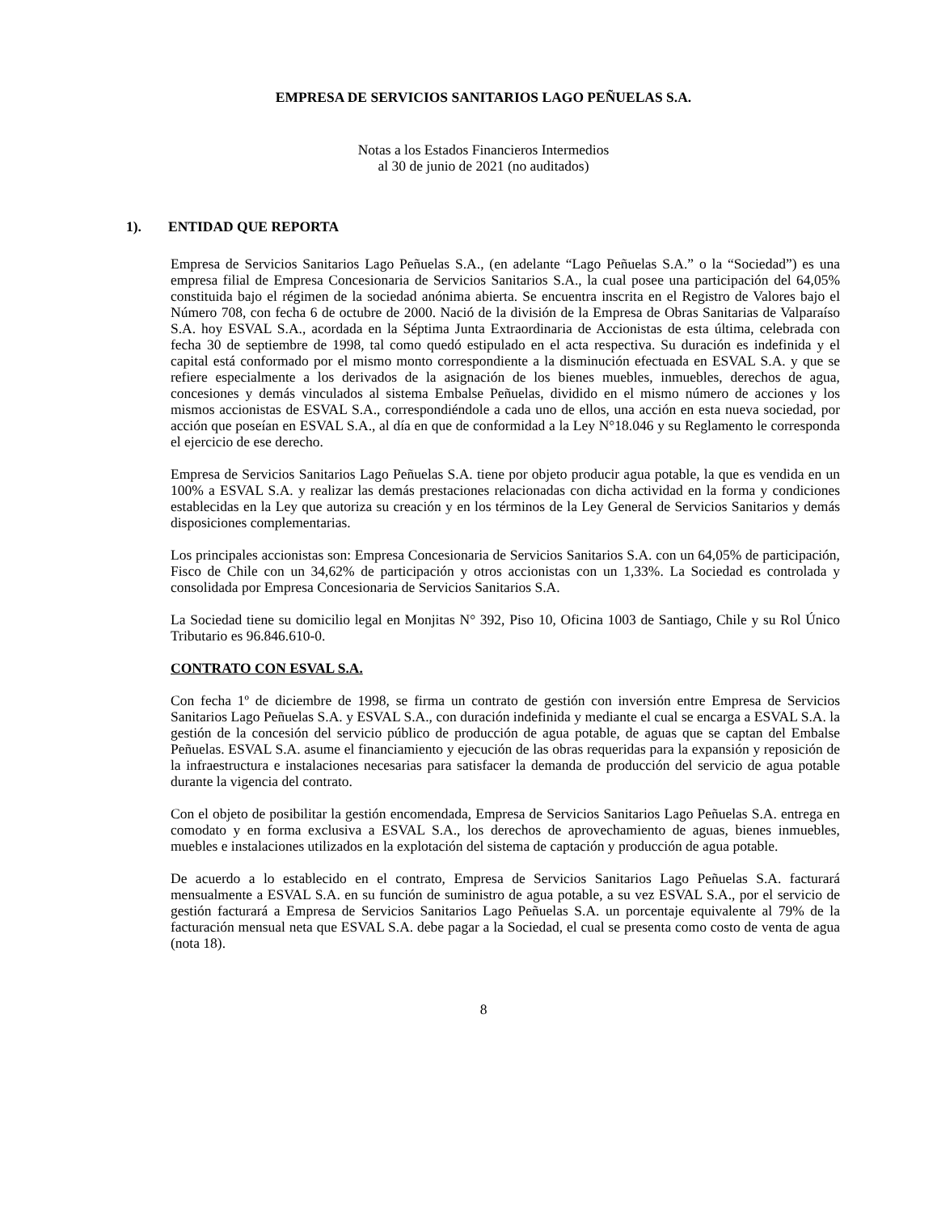EMPRESA DE SERVICIOS SANITARIOS LAGO PEÑUELAS S.A.
Notas a los Estados Financieros Intermedios
al 30 de junio de 2021 (no auditados)
1). ENTIDAD QUE REPORTA
Empresa de Servicios Sanitarios Lago Peñuelas S.A., (en adelante “Lago Peñuelas S.A.” o la “Sociedad”) es una empresa filial de Empresa Concesionaria de Servicios Sanitarios S.A., la cual posee una participación del 64,05% constituida bajo el régimen de la sociedad anónima abierta. Se encuentra inscrita en el Registro de Valores bajo el Número 708, con fecha 6 de octubre de 2000. Nació de la división de la Empresa de Obras Sanitarias de Valparaíso S.A. hoy ESVAL S.A., acordada en la Séptima Junta Extraordinaria de Accionistas de esta última, celebrada con fecha 30 de septiembre de 1998, tal como quedó estipulado en el acta respectiva. Su duración es indefinida y el capital está conformado por el mismo monto correspondiente a la disminución efectuada en ESVAL S.A. y que se refiere especialmente a los derivados de la asignación de los bienes muebles, inmuebles, derechos de agua, concesiones y demás vinculados al sistema Embalse Peñuelas, dividido en el mismo número de acciones y los mismos accionistas de ESVAL S.A., correspondiéndole a cada uno de ellos, una acción en esta nueva sociedad, por acción que poseían en ESVAL S.A., al día en que de conformidad a la Ley N°18.046 y su Reglamento le corresponda el ejercicio de ese derecho.
Empresa de Servicios Sanitarios Lago Peñuelas S.A. tiene por objeto producir agua potable, la que es vendida en un 100% a ESVAL S.A. y realizar las demás prestaciones relacionadas con dicha actividad en la forma y condiciones establecidas en la Ley que autoriza su creación y en los términos de la Ley General de Servicios Sanitarios y demás disposiciones complementarias.
Los principales accionistas son: Empresa Concesionaria de Servicios Sanitarios S.A. con un 64,05% de participación, Fisco de Chile con un 34,62% de participación y otros accionistas con un 1,33%. La Sociedad es controlada y consolidada por Empresa Concesionaria de Servicios Sanitarios S.A.
La Sociedad tiene su domicilio legal en Monjitas N° 392, Piso 10, Oficina 1003 de Santiago, Chile y su Rol Único Tributario es 96.846.610-0.
CONTRATO CON ESVAL S.A.
Con fecha 1º de diciembre de 1998, se firma un contrato de gestión con inversión entre Empresa de Servicios Sanitarios Lago Peñuelas S.A. y ESVAL S.A., con duración indefinida y mediante el cual se encarga a ESVAL S.A. la gestión de la concesión del servicio público de producción de agua potable, de aguas que se captan del Embalse Peñuelas. ESVAL S.A. asume el financiamiento y ejecución de las obras requeridas para la expansión y reposición de la infraestructura e instalaciones necesarias para satisfacer la demanda de producción del servicio de agua potable durante la vigencia del contrato.
Con el objeto de posibilitar la gestión encomendada, Empresa de Servicios Sanitarios Lago Peñuelas S.A. entrega en comodato y en forma exclusiva a ESVAL S.A., los derechos de aprovechamiento de aguas, bienes inmuebles, muebles e instalaciones utilizados en la explotación del sistema de captación y producción de agua potable.
De acuerdo a lo establecido en el contrato, Empresa de Servicios Sanitarios Lago Peñuelas S.A. facturará mensualmente a ESVAL S.A. en su función de suministro de agua potable, a su vez ESVAL S.A., por el servicio de gestión facturará a Empresa de Servicios Sanitarios Lago Peñuelas S.A. un porcentaje equivalente al 79% de la facturación mensual neta que ESVAL S.A. debe pagar a la Sociedad, el cual se presenta como costo de venta de agua (nota 18).
8